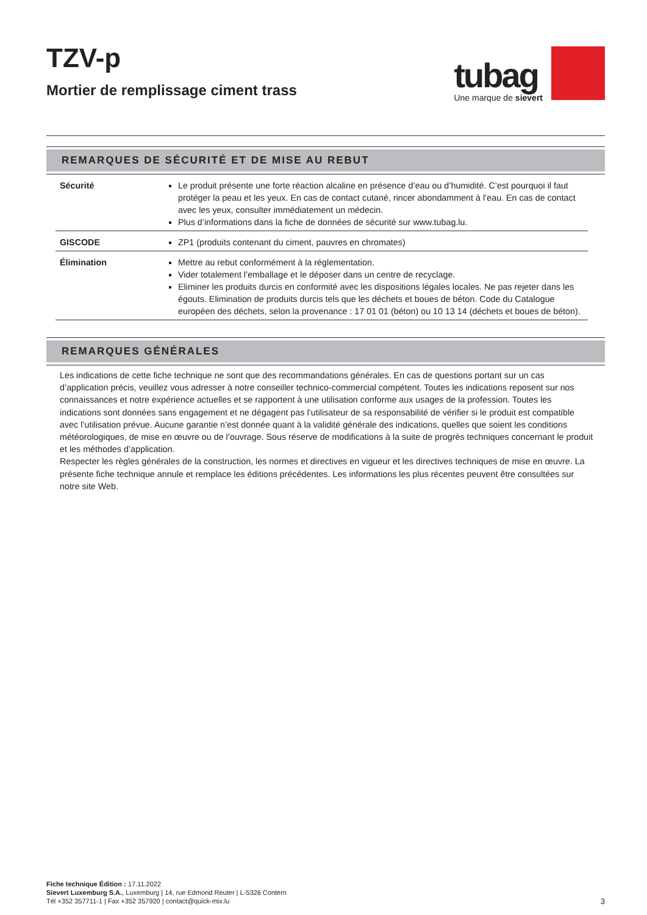TZV-p
Mortier de remplissage ciment trass
tubag
Une marque de sievert
REMARQUES DE SÉCURITÉ ET DE MISE AU REBUT
| Sécurité | Le produit présente une forte réaction alcaline en présence d’eau ou d’humidité. C’est pourquoi il faut protéger la peau et les yeux. En cas de contact cutané, rincer abondamment à l’eau. En cas de contact avec les yeux, consulter immédiatement un médecin. Plus d’informations dans la fiche de données de sécurité sur www.tubag.lu. |
| GISCODE | ZP1 (produits contenant du ciment, pauvres en chromates) |
| Élimination | Mettre au rebut conformément à la réglementation. Vider totalement l’emballage et le déposer dans un centre de recyclage. Eliminer les produits durcis en conformité avec les dispositions légales locales. Ne pas rejeter dans les égouts. Elimination de produits durcis tels que les déchets et boues de béton. Code du Catalogue européen des déchets, selon la provenance : 17 01 01 (béton) ou 10 13 14 (déchets et boues de béton). |
REMARQUES GÉNÉRALES
Les indications de cette fiche technique ne sont que des recommandations générales. En cas de questions portant sur un cas d’application précis, veuillez vous adresser à notre conseiller technico-commercial compétent. Toutes les indications reposent sur nos connaissances et notre expérience actuelles et se rapportent à une utilisation conforme aux usages de la profession. Toutes les indications sont données sans engagement et ne dégagent pas l’utilisateur de sa responsabilité de vérifier si le produit est compatible avec l’utilisation prévue. Aucune garantie n’est donnée quant à la validité générale des indications, quelles que soient les conditions météorologiques, de mise en œuvre ou de l’ouvrage. Sous réserve de modifications à la suite de progrès techniques concernant le produit et les méthodes d’application.
Respecter les règles générales de la construction, les normes et directives en vigueur et les directives techniques de mise en œuvre. La présente fiche technique annule et remplace les éditions précédentes. Les informations les plus récentes peuvent être consultées sur notre site Web.
Fiche technique Édition : 17.11.2022
Sievert Luxemburg S.A., Luxemburg | 14, rue Edmond Reuter | L-5326 Contern
Tél +352 357711-1 | Fax +352 357920 | contact@quick-mix.lu
3